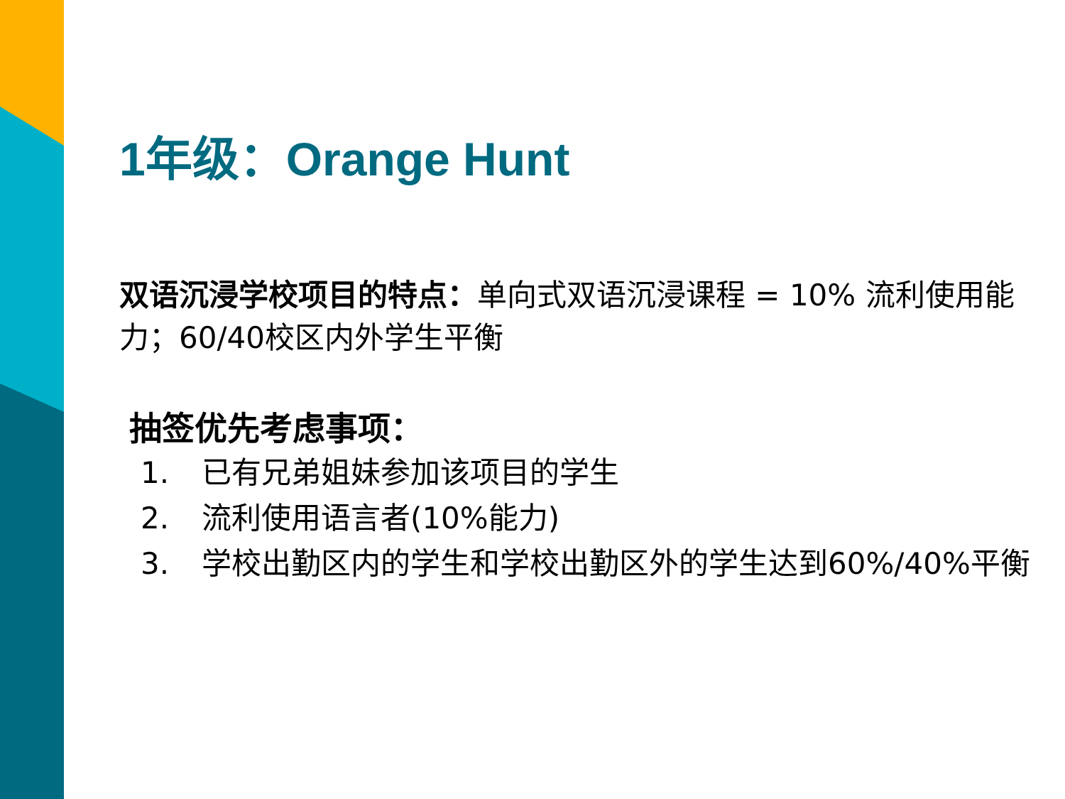1年级：Orange Hunt
双语沉浸学校项目的特点：单向式双语沉浸课程 = 10% 流利使用能力；60/40校区内外学生平衡
抽签优先考虑事项：
1. 已有兄弟姐妹参加该项目的学生
2. 流利使用语言者(10%能力)
3. 学校出勤区内的学生和学校出勤区外的学生达到60%/40%平衡